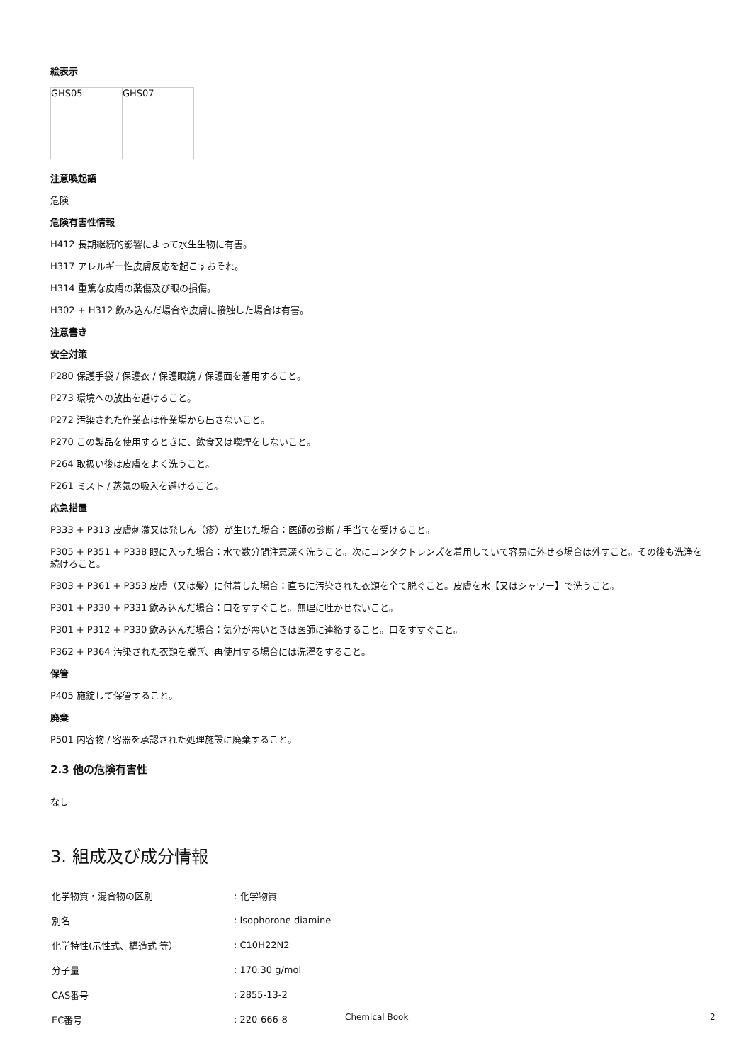絵表示
| GHS05 | GHS07 |
注意喚起語
危険
危険有害性情報
H412 長期継続的影響によって水生生物に有害。
H317 アレルギー性皮膚反応を起こすおそれ。
H314 重篤な皮膚の薬傷及び眼の損傷。
H302 + H312 飲み込んだ場合や皮膚に接触した場合は有害。
注意書き
安全対策
P280 保護手袋 / 保護衣 / 保護眼鏡 / 保護面を着用すること。
P273 環境への放出を避けること。
P272 汚染された作業衣は作業場から出さないこと。
P270 この製品を使用するときに、飲食又は喫煙をしないこと。
P264 取扱い後は皮膚をよく洗うこと。
P261 ミスト / 蒸気の吸入を避けること。
応急措置
P333 + P313 皮膚刺激又は発しん（疹）が生じた場合：医師の診断 / 手当てを受けること。
P305 + P351 + P338 眼に入った場合：水で数分間注意深く洗うこと。次にコンタクトレンズを着用していて容易に外せる場合は外すこと。その後も洗浄を続けること。
P303 + P361 + P353 皮膚（又は髪）に付着した場合：直ちに汚染された衣類を全て脱ぐこと。皮膚を水【又はシャワー】で洗うこと。
P301 + P330 + P331 飲み込んだ場合：口をすすぐこと。無理に吐かせないこと。
P301 + P312 + P330 飲み込んだ場合：気分が悪いときは医師に連絡すること。口をすすぐこと。
P362 + P364 汚染された衣類を脱ぎ、再使用する場合には洗濯をすること。
保管
P405 施錠して保管すること。
廃棄
P501 内容物 / 容器を承認された処理施設に廃棄すること。
2.3 他の危険有害性
なし
3. 組成及び成分情報
| 化学物質・混合物の区別 | : 化学物質 |
| 別名 | : Isophorone diamine |
| 化学特性(示性式、構造式 等） | : C10H22N2 |
| 分子量 | : 170.30 g/mol |
| CAS番号 | : 2855-13-2 |
| EC番号 | : 220-666-8 |
Chemical Book 2